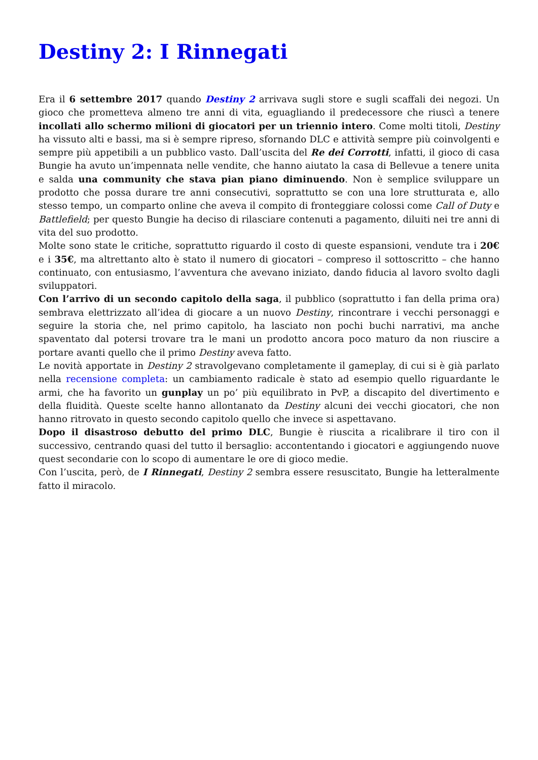Destiny 2: I Rinnegati
Era il 6 settembre 2017 quando Destiny 2 arrivava sugli store e sugli scaffali dei negozi. Un gioco che prometteva almeno tre anni di vita, eguagliando il predecessore che riuscì a tenere incollati allo schermo milioni di giocatori per un triennio intero. Come molti titoli, Destiny ha vissuto alti e bassi, ma si è sempre ripreso, sfornando DLC e attività sempre più coinvolgenti e sempre più appetibili a un pubblico vasto. Dall’uscita del Re dei Corrotti, infatti, il gioco di casa Bungie ha avuto un’impennata nelle vendite, che hanno aiutato la casa di Bellevue a tenere unita e salda una community che stava pian piano diminuendo. Non è semplice sviluppare un prodotto che possa durare tre anni consecutivi, soprattutto se con una lore strutturata e, allo stesso tempo, un comparto online che aveva il compito di fronteggiare colossi come Call of Duty e Battlefield; per questo Bungie ha deciso di rilasciare contenuti a pagamento, diluiti nei tre anni di vita del suo prodotto.
Molte sono state le critiche, soprattutto riguardo il costo di queste espansioni, vendute tra i 20€ e i 35€, ma altrettanto alto è stato il numero di giocatori – compreso il sottoscritto – che hanno continuato, con entusiasmo, l’avventura che avevano iniziato, dando fiducia al lavoro svolto dagli sviluppatori.
Con l’arrivo di un secondo capitolo della saga, il pubblico (soprattutto i fan della prima ora) sembrava elettrizzato all’idea di giocare a un nuovo Destiny, rincontrare i vecchi personaggi e seguire la storia che, nel primo capitolo, ha lasciato non pochi buchi narrativi, ma anche spaventato dal potersi trovare tra le mani un prodotto ancora poco maturo da non riuscire a portare avanti quello che il primo Destiny aveva fatto.
Le novità apportate in Destiny 2 stravolgevano completamente il gameplay, di cui si è già parlato nella recensione completa: un cambiamento radicale è stato ad esempio quello riguardante le armi, che ha favorito un gunplay un po’ più equilibrato in PvP, a discapito del divertimento e della fluidità. Queste scelte hanno allontanato da Destiny alcuni dei vecchi giocatori, che non hanno ritrovato in questo secondo capitolo quello che invece si aspettavano.
Dopo il disastroso debutto del primo DLC, Bungie è riuscita a ricalibrare il tiro con il successivo, centrando quasi del tutto il bersaglio: accontentando i giocatori e aggiungendo nuove quest secondarie con lo scopo di aumentare le ore di gioco medie.
Con l’uscita, però, de I Rinnegati, Destiny 2 sembra essere resuscitato, Bungie ha letteralmente fatto il miracolo.